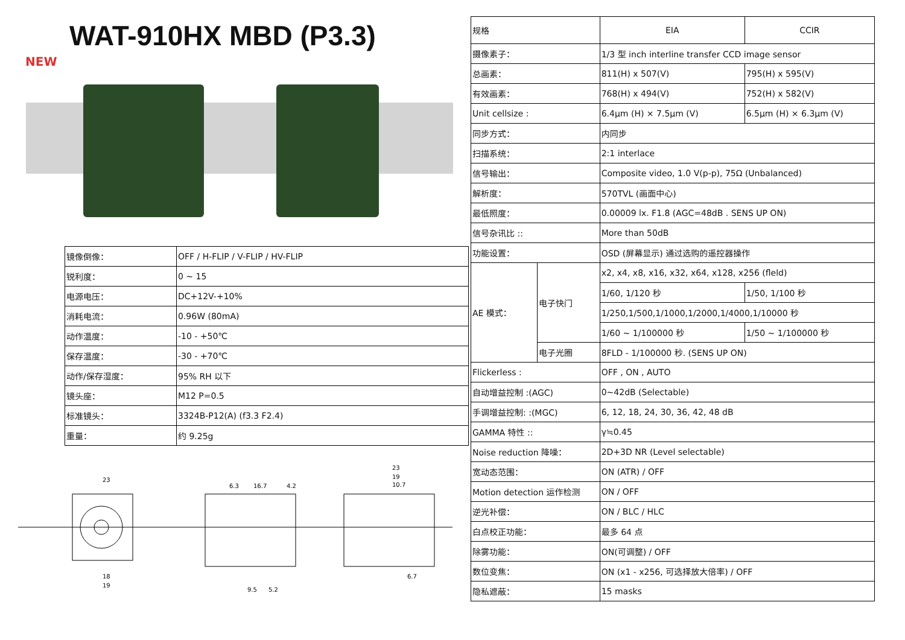WAT-910HX MBD (P3.3)
NEW
| 镜像倒像： | OFF / H-FLIP / V-FLIP / HV-FLIP |
| 锐利度： | 0 ~ 15 |
| 电源电压： | DC+12V-+10% |
| 消耗电流： | 0.96W (80mA) |
| 动作温度： | -10 - +50℃ |
| 保存温度： | -30 - +70℃ |
| 动作/保存湿度： | 95% RH 以下 |
| 镜头座： | M12 P=0.5 |
| 标准镜头： | 3324B-P12(A) (f3.3 F2.4) |
| 重量： | 约 9.25g |
23
18
19
6.3
16.7
4.2
9.5
5.2
23
19
10.7
6.7
| 规格 | | EIA | CCIR |
| 摄像素子： | | 1/3 型 inch interline transfer CCD image sensor | |
| 总画素： | | 811(H) x 507(V) | 795(H) x 595(V) |
| 有效画素： | | 768(H) x 494(V) | 752(H) x 582(V) |
| Unit cellsize : | | 6.4μm (H) × 7.5μm (V) | 6.5μm (H) × 6.3μm (V) |
| 同步方式： | | 内同步 | |
| 扫描系统： | | 2:1 interlace | |
| 信号输出： | | Composite video, 1.0 V(p-p), 75Ω (Unbalanced) | |
| 解析度： | | 570TVL (画面中心) | |
| 最低照度： | | 0.00009 lx. F1.8 (AGC=48dB . SENS UP ON) | |
| 信号杂讯比 :: | | More than 50dB | |
| 功能设置： | | OSD (屏幕显示) 通过选购的遥控器操作 | |
| AE 模式： | 电子快门 | x2, x4, x8, x16, x32, x64, x128, x256 (fleld) | |
| | | 1/60, 1/120 秒 | 1/50, 1/100 秒 |
| | | 1/250,1/500,1/1000,1/2000,1/4000,1/10000 秒 | |
| | | 1/60 ~ 1/100000 秒 | 1/50 ~ 1/100000 秒 |
| | 电子光圈 | 8FLD - 1/100000 秒. (SENS UP ON) | |
| Flickerless : | | OFF , ON , AUTO | |
| 自动增益控制 :(AGC) | | 0~42dB (Selectable) | |
| 手调增益控制: :(MGC) | | 6, 12, 18, 24, 30, 36, 42, 48 dB | |
| GAMMA 特性 :: | | γ≒0.45 | |
| Noise reduction 降噪： | | 2D+3D NR (Level selectable) | |
| 宽动态范围： | | ON (ATR) / OFF | |
| Motion detection 运作检测 | | ON / OFF | |
| 逆光补偿： | | ON / BLC / HLC | |
| 白点校正功能： | | 最多 64 点 | |
| 除雾功能： | | ON(可调整) / OFF | |
| 数位变焦： | | ON (x1 - x256, 可选择放大倍率) / OFF | |
| 隐私遮蔽： | | 15 masks | |